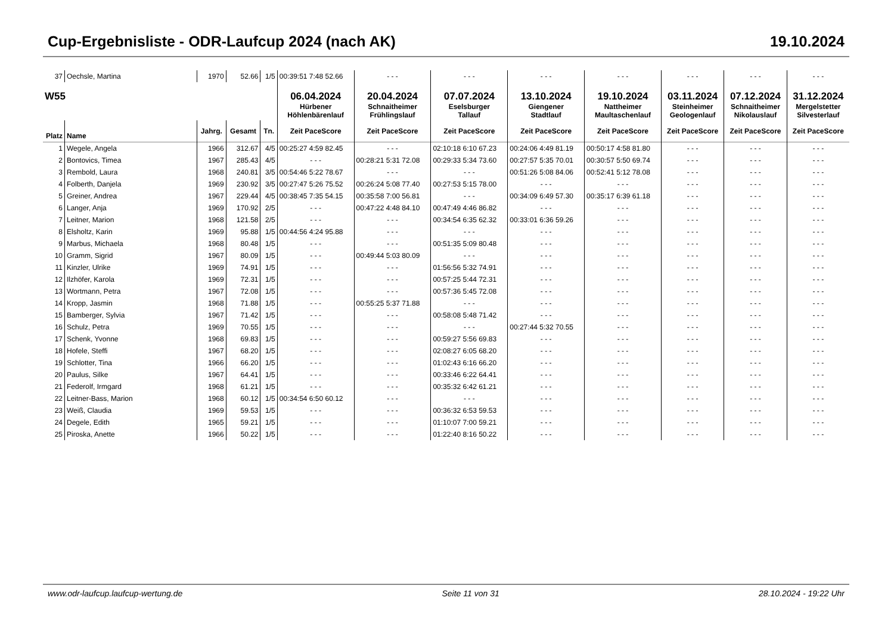Cup-Ergebnisliste - ODR-Laufcup 2024 (nach AK) 19.10.2024
| 37 | Oechsle, Martina | 1970 | 52.66 | 1/5 | 00:39:51 7:48 52.66 | - - - | - - - | - - - | - - - | - - - | - - - | - - - |
| W55 | | | | | 06.04.2024 Hürbener Höhlenbärenlauf | 20.04.2024 Schnaitheimer Frühlingslauf | 07.07.2024 Eselsburger Tallauf | 13.10.2024 Giengener Stadtlauf | 19.10.2024 Nattheimer Maultaschenlauf | 03.11.2024 Steinheimer Geologenlauf | 07.12.2024 Schnaitheimer Nikolauslauf | 31.12.2024 Mergelstetter Silvesterlauf |
| Platz | Name | Jahrg. | Gesamt | Tn. | Zeit PaceScore | Zeit PaceScore | Zeit PaceScore | Zeit PaceScore | Zeit PaceScore | Zeit PaceScore | Zeit PaceScore | Zeit PaceScore |
| 1 | Wegele, Angela | 1966 | 312.67 | 4/5 | 00:25:27 4:59 82.45 | - - - | 02:10:18 6:10 67.23 | 00:24:06 4:49 81.19 | 00:50:17 4:58 81.80 | - - - | - - - | - - - |
| 2 | Bontovics, Timea | 1967 | 285.43 | 4/5 | - - - | 00:28:21 5:31 72.08 | 00:29:33 5:34 73.60 | 00:27:57 5:35 70.01 | 00:30:57 5:50 69.74 | - - - | - - - | - - - |
| 3 | Rembold, Laura | 1968 | 240.81 | 3/5 | 00:54:46 5:22 78.67 | - - - | - - - | 00:51:26 5:08 84.06 | 00:52:41 5:12 78.08 | - - - | - - - | - - - |
| 4 | Folberth, Danjela | 1969 | 230.92 | 3/5 | 00:27:47 5:26 75.52 | 00:26:24 5:08 77.40 | 00:27:53 5:15 78.00 | - - - | - - - | - - - | - - - | - - - |
| 5 | Greiner, Andrea | 1967 | 229.44 | 4/5 | 00:38:45 7:35 54.15 | 00:35:58 7:00 56.81 | - - - | 00:34:09 6:49 57.30 | 00:35:17 6:39 61.18 | - - - | - - - | - - - |
| 6 | Langer, Anja | 1969 | 170.92 | 2/5 | - - - | 00:47:22 4:48 84.10 | 00:47:49 4:46 86.82 | - - - | - - - | - - - | - - - | - - - |
| 7 | Leitner, Marion | 1968 | 121.58 | 2/5 | - - - | - - - | 00:34:54 6:35 62.32 | 00:33:01 6:36 59.26 | - - - | - - - | - - - | - - - |
| 8 | Elsholtz, Karin | 1969 | 95.88 | 1/5 | 00:44:56 4:24 95.88 | - - - | - - - | - - - | - - - | - - - | - - - | - - - |
| 9 | Marbus, Michaela | 1968 | 80.48 | 1/5 | - - - | - - - | 00:51:35 5:09 80.48 | - - - | - - - | - - - | - - - | - - - |
| 10 | Gramm, Sigrid | 1967 | 80.09 | 1/5 | - - - | 00:49:44 5:03 80.09 | - - - | - - - | - - - | - - - | - - - | - - - |
| 11 | Kinzler, Ulrike | 1969 | 74.91 | 1/5 | - - - | - - - | 01:56:56 5:32 74.91 | - - - | - - - | - - - | - - - | - - - |
| 12 | Ilzhöfer, Karola | 1969 | 72.31 | 1/5 | - - - | - - - | 00:57:25 5:44 72.31 | - - - | - - - | - - - | - - - | - - - |
| 13 | Wortmann, Petra | 1967 | 72.08 | 1/5 | - - - | - - - | 00:57:36 5:45 72.08 | - - - | - - - | - - - | - - - | - - - |
| 14 | Kropp, Jasmin | 1968 | 71.88 | 1/5 | - - - | 00:55:25 5:37 71.88 | - - - | - - - | - - - | - - - | - - - | - - - |
| 15 | Bamberger, Sylvia | 1967 | 71.42 | 1/5 | - - - | - - - | 00:58:08 5:48 71.42 | - - - | - - - | - - - | - - - | - - - |
| 16 | Schulz, Petra | 1969 | 70.55 | 1/5 | - - - | - - - | - - - | 00:27:44 5:32 70.55 | - - - | - - - | - - - | - - - |
| 17 | Schenk, Yvonne | 1968 | 69.83 | 1/5 | - - - | - - - | 00:59:27 5:56 69.83 | - - - | - - - | - - - | - - - | - - - |
| 18 | Hofele, Steffi | 1967 | 68.20 | 1/5 | - - - | - - - | 02:08:27 6:05 68.20 | - - - | - - - | - - - | - - - | - - - |
| 19 | Schlotter, Tina | 1966 | 66.20 | 1/5 | - - - | - - - | 01:02:43 6:16 66.20 | - - - | - - - | - - - | - - - | - - - |
| 20 | Paulus, Silke | 1967 | 64.41 | 1/5 | - - - | - - - | 00:33:46 6:22 64.41 | - - - | - - - | - - - | - - - | - - - |
| 21 | Federolf, Irmgard | 1968 | 61.21 | 1/5 | - - - | - - - | 00:35:32 6:42 61.21 | - - - | - - - | - - - | - - - | - - - |
| 22 | Leitner-Bass, Marion | 1968 | 60.12 | 1/5 | 00:34:54 6:50 60.12 | - - - | - - - | - - - | - - - | - - - | - - - | - - - |
| 23 | Weiß, Claudia | 1969 | 59.53 | 1/5 | - - - | - - - | 00:36:32 6:53 59.53 | - - - | - - - | - - - | - - - | - - - |
| 24 | Degele, Edith | 1965 | 59.21 | 1/5 | - - - | - - - | 01:10:07 7:00 59.21 | - - - | - - - | - - - | - - - | - - - |
| 25 | Piroska, Anette | 1966 | 50.22 | 1/5 | - - - | - - - | 01:22:40 8:16 50.22 | - - - | - - - | - - - | - - - | - - - |
www.odr-laufcup.laufcup-wertung.de Seite 11 von 31 28.10.2024 - 19:22 Uhr